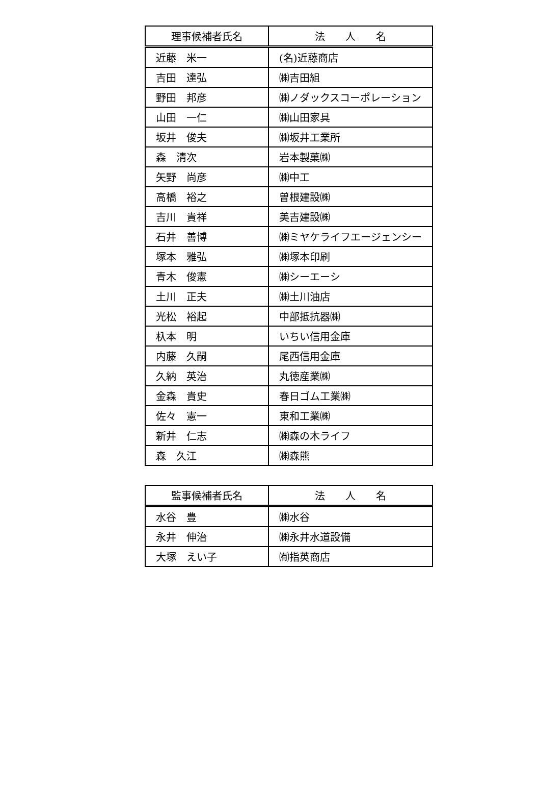| 理事候補者氏名 | 法 人 名 |
| --- | --- |
| 近藤 米一 | (名)近藤商店 |
| 吉田 達弘 | ㈱吉田組 |
| 野田 邦彦 | ㈱ノダックスコーポレーション |
| 山田 一仁 | ㈱山田家具 |
| 坂井 俊夫 | ㈱坂井工業所 |
| 森 清次 | 岩本製菓㈱ |
| 矢野 尚彦 | ㈱中工 |
| 高橋 裕之 | 曽根建設㈱ |
| 吉川 貴祥 | 美吉建設㈱ |
| 石井 善博 | ㈱ミヤケライフエージェンシー |
| 塚本 雅弘 | ㈱塚本印刷 |
| 青木 俊憲 | ㈱シーエーシ |
| 土川 正夫 | ㈱土川油店 |
| 光松 裕起 | 中部抵抗器㈱ |
| 杁本 明 | いちい信用金庫 |
| 内藤 久嗣 | 尾西信用金庫 |
| 久納 英治 | 丸徳産業㈱ |
| 金森 貴史 | 春日ゴム工業㈱ |
| 佐々 憲一 | 東和工業㈱ |
| 新井 仁志 | ㈱森の木ライフ |
| 森 久江 | ㈱森熊 |
| 監事候補者氏名 | 法 人 名 |
| --- | --- |
| 水谷 豊 | ㈱水谷 |
| 永井 伸治 | ㈱永井水道設備 |
| 大塚 えい子 | ㈲指英商店 |